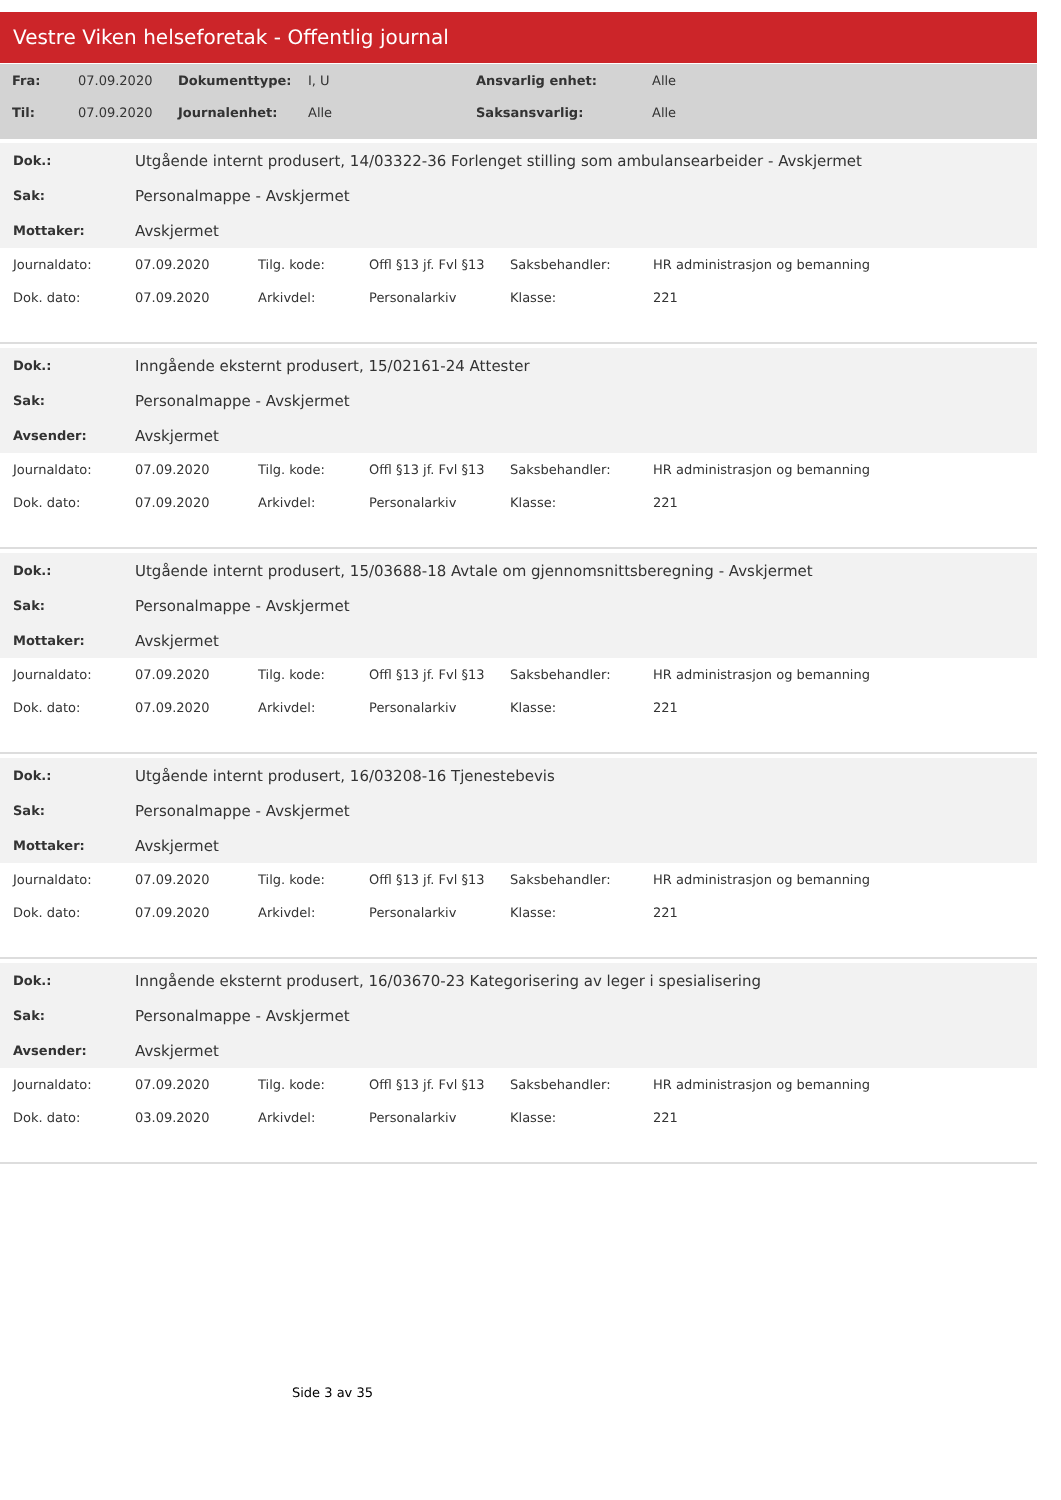Vestre Viken helseforetak - Offentlig journal
| Fra: | 07.09.2020 | Dokumenttype: | I, U | Ansvarlig enhet: | Alle |
| Til: | 07.09.2020 | Journalenhet: | Alle | Saksansvarlig: | Alle |
| Dok.: | Utgående internt produsert, 14/03322-36 Forlenget stilling som ambulansearbeider - Avskjermet | | | | |
| Sak: | Personalmappe - Avskjermet | | | | |
| Mottaker: | Avskjermet | | | | |
| Journaldato: | 07.09.2020 | Tilg. kode: | Offl §13 jf. Fvl §13 | Saksbehandler: | HR administrasjon og bemanning |
| Dok. dato: | 07.09.2020 | Arkivdel: | Personalarkiv | Klasse: | 221 |
| Dok.: | Inngående eksternt produsert, 15/02161-24 Attester | | | | |
| Sak: | Personalmappe - Avskjermet | | | | |
| Avsender: | Avskjermet | | | | |
| Journaldato: | 07.09.2020 | Tilg. kode: | Offl §13 jf. Fvl §13 | Saksbehandler: | HR administrasjon og bemanning |
| Dok. dato: | 07.09.2020 | Arkivdel: | Personalarkiv | Klasse: | 221 |
| Dok.: | Utgående internt produsert, 15/03688-18 Avtale om gjennomsnittsberegning - Avskjermet | | | | |
| Sak: | Personalmappe - Avskjermet | | | | |
| Mottaker: | Avskjermet | | | | |
| Journaldato: | 07.09.2020 | Tilg. kode: | Offl §13 jf. Fvl §13 | Saksbehandler: | HR administrasjon og bemanning |
| Dok. dato: | 07.09.2020 | Arkivdel: | Personalarkiv | Klasse: | 221 |
| Dok.: | Utgående internt produsert, 16/03208-16 Tjenestebevis | | | | |
| Sak: | Personalmappe - Avskjermet | | | | |
| Mottaker: | Avskjermet | | | | |
| Journaldato: | 07.09.2020 | Tilg. kode: | Offl §13 jf. Fvl §13 | Saksbehandler: | HR administrasjon og bemanning |
| Dok. dato: | 07.09.2020 | Arkivdel: | Personalarkiv | Klasse: | 221 |
| Dok.: | Inngående eksternt produsert, 16/03670-23 Kategorisering av leger i spesialisering | | | | |
| Sak: | Personalmappe - Avskjermet | | | | |
| Avsender: | Avskjermet | | | | |
| Journaldato: | 07.09.2020 | Tilg. kode: | Offl §13 jf. Fvl §13 | Saksbehandler: | HR administrasjon og bemanning |
| Dok. dato: | 03.09.2020 | Arkivdel: | Personalarkiv | Klasse: | 221 |
Side 3 av 35